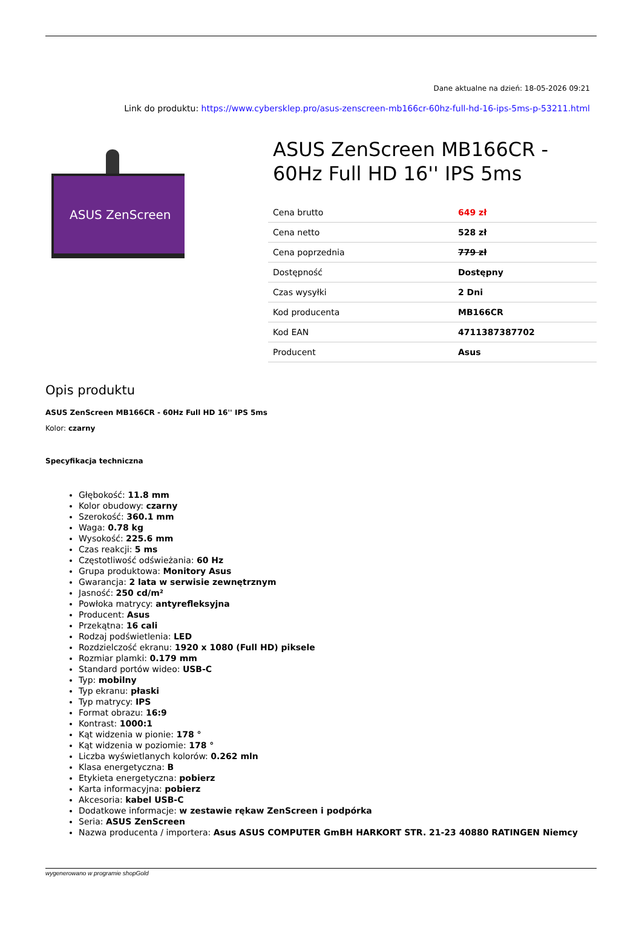Dane aktualne na dzień: 18-05-2026 09:21
Link do produktu: https://www.cybersklep.pro/asus-zenscreen-mb166cr-60hz-full-hd-16-ips-5ms-p-53211.html
ASUS ZenScreen
ASUS ZenScreen MB166CR - 60Hz Full HD 16'' IPS 5ms
| Cena brutto | 649 zł |
| Cena netto | 528 zł |
| Cena poprzednia | 779 zł |
| Dostępność | Dostępny |
| Czas wysyłki | 2 Dni |
| Kod producenta | MB166CR |
| Kod EAN | 4711387387702 |
| Producent | Asus |
Opis produktu
ASUS ZenScreen MB166CR - 60Hz Full HD 16'' IPS 5ms
Kolor: czarny
Specyfikacja techniczna
Głębokość: 11.8 mm
Kolor obudowy: czarny
Szerokość: 360.1 mm
Waga: 0.78 kg
Wysokość: 225.6 mm
Czas reakcji: 5 ms
Częstotliwość odświeżania: 60 Hz
Grupa produktowa: Monitory Asus
Gwarancja: 2 lata w serwisie zewnętrznym
Jasność: 250 cd/m²
Powłoka matrycy: antyrefleksyjna
Producent: Asus
Przekątna: 16 cali
Rodzaj podświetlenia: LED
Rozdzielczość ekranu: 1920 x 1080 (Full HD) piksele
Rozmiar plamki: 0.179 mm
Standard portów wideo: USB-C
Typ: mobilny
Typ ekranu: płaski
Typ matrycy: IPS
Format obrazu: 16:9
Kontrast: 1000:1
Kąt widzenia w pionie: 178 °
Kąt widzenia w poziomie: 178 °
Liczba wyświetlanych kolorów: 0.262 mln
Klasa energetyczna: B
Etykieta energetyczna: pobierz
Karta informacyjna: pobierz
Akcesoria: kabel USB-C
Dodatkowe informacje: w zestawie rękaw ZenScreen i podpórka
Seria: ASUS ZenScreen
Nazwa producenta / importera: Asus ASUS COMPUTER GmBH HARKORT STR. 21-23 40880 RATINGEN Niemcy
wygenerowano w programie shopGold